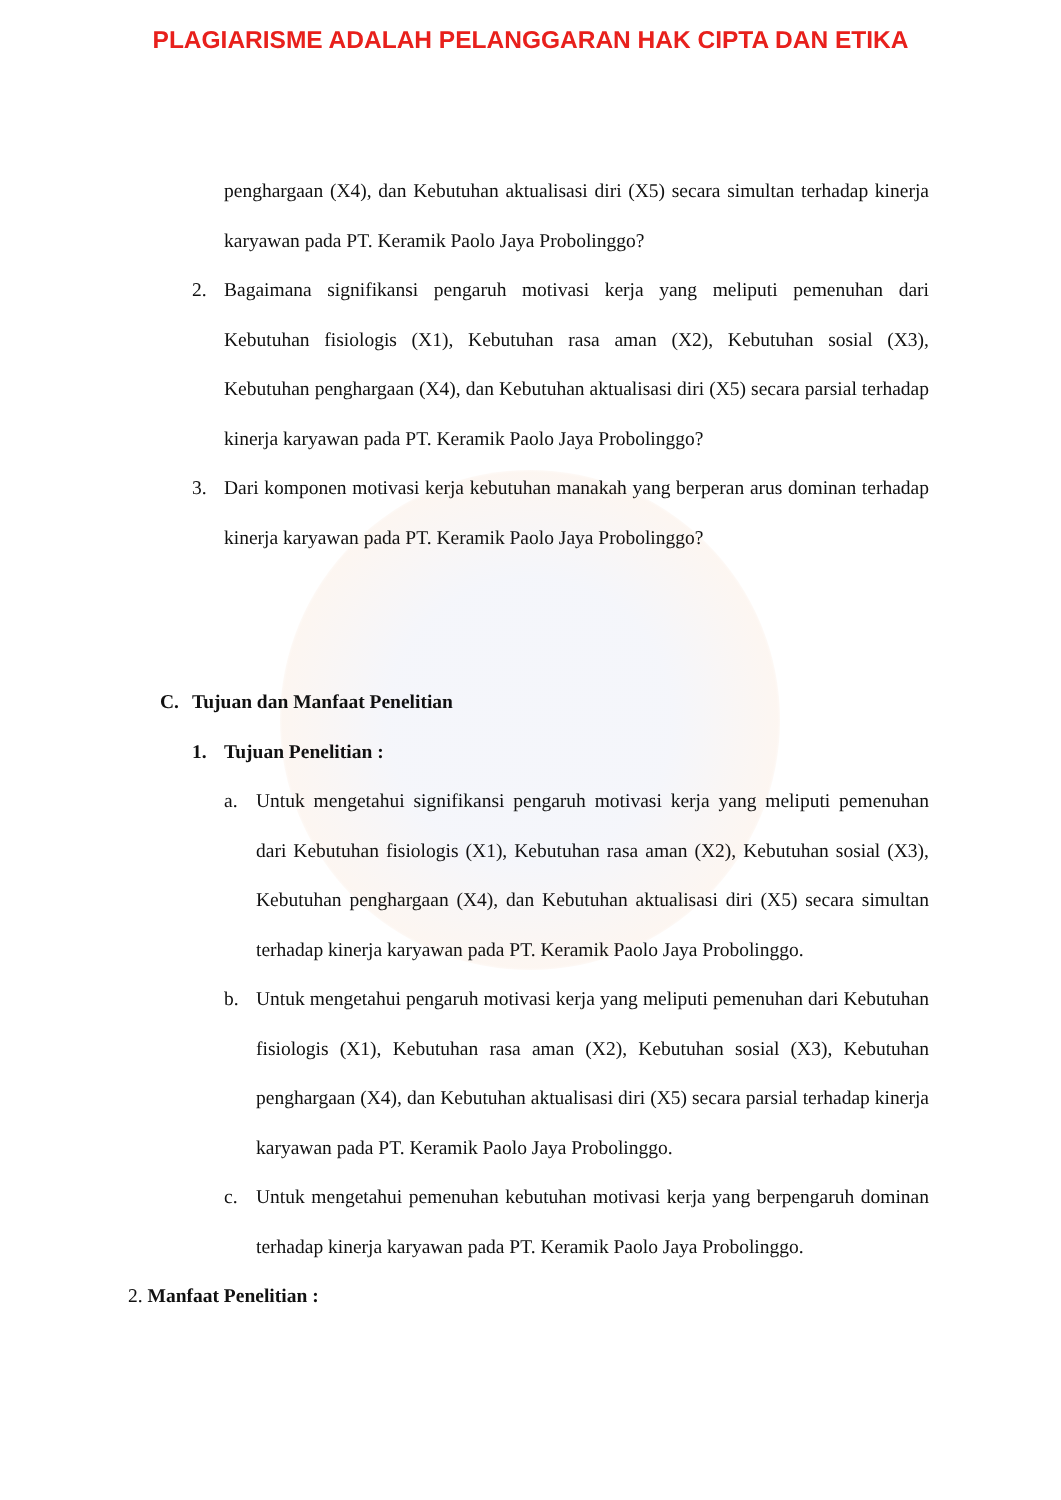PLAGIARISME ADALAH PELANGGARAN HAK CIPTA DAN ETIKA
penghargaan (X4), dan Kebutuhan aktualisasi diri (X5) secara simultan terhadap kinerja karyawan pada PT. Keramik Paolo Jaya Probolinggo?
2. Bagaimana signifikansi pengaruh motivasi kerja yang meliputi pemenuhan dari Kebutuhan fisiologis (X1), Kebutuhan rasa aman (X2), Kebutuhan sosial (X3), Kebutuhan penghargaan (X4), dan Kebutuhan aktualisasi diri (X5) secara parsial terhadap kinerja karyawan pada PT. Keramik Paolo Jaya Probolinggo?
3. Dari komponen motivasi kerja kebutuhan manakah yang berperan arus dominan terhadap kinerja karyawan pada PT. Keramik Paolo Jaya Probolinggo?
C. Tujuan dan Manfaat Penelitian
1. Tujuan Penelitian :
a. Untuk mengetahui signifikansi pengaruh motivasi kerja yang meliputi pemenuhan dari Kebutuhan fisiologis (X1), Kebutuhan rasa aman (X2), Kebutuhan sosial (X3), Kebutuhan penghargaan (X4), dan Kebutuhan aktualisasi diri (X5) secara simultan terhadap kinerja karyawan pada PT. Keramik Paolo Jaya Probolinggo.
b. Untuk mengetahui pengaruh motivasi kerja yang meliputi pemenuhan dari Kebutuhan fisiologis (X1), Kebutuhan rasa aman (X2), Kebutuhan sosial (X3), Kebutuhan penghargaan (X4), dan Kebutuhan aktualisasi diri (X5) secara parsial terhadap kinerja karyawan pada PT. Keramik Paolo Jaya Probolinggo.
c. Untuk mengetahui pemenuhan kebutuhan motivasi kerja yang berpengaruh dominan terhadap kinerja karyawan pada PT. Keramik Paolo Jaya Probolinggo.
2. Manfaat Penelitian :